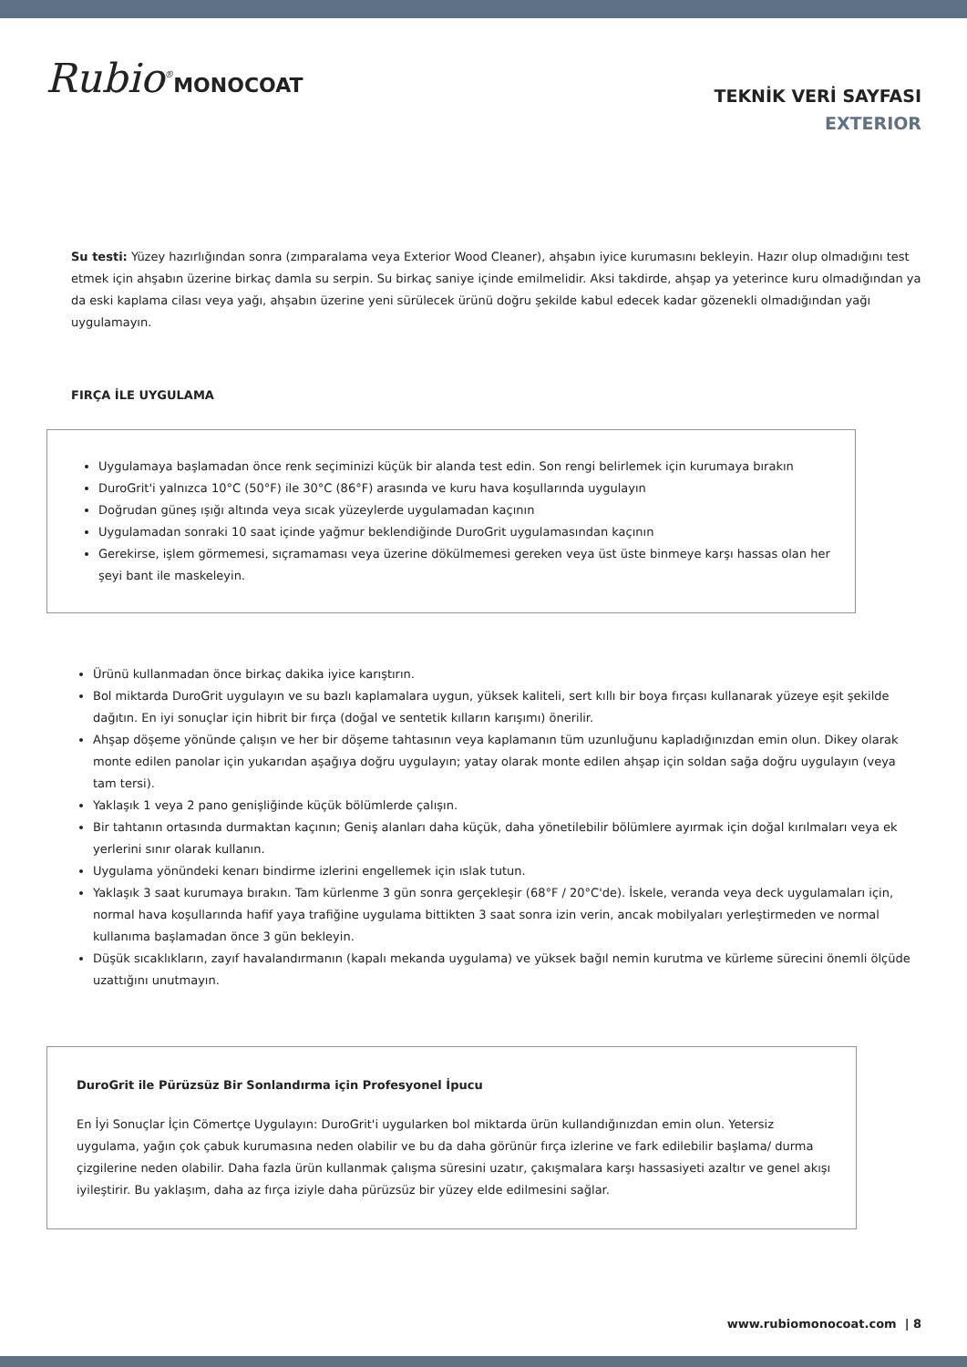Rubio<sup>®</sup>MONOCOAT
TEKNİK VERİ SAYFASI
EXTERIOR
Su testi: Yüzey hazırlığından sonra (zımparalama veya Exterior Wood Cleaner), ahşabın iyice kurumasını bekleyin. Hazır olup olmadığını test etmek için ahşabın üzerine birkaç damla su serpin. Su birkaç saniye içinde emilmelidir. Aksi takdirde, ahşap ya yeterince kuru olmadığından ya da eski kaplama cilası veya yağı, ahşabın üzerine yeni sürülecek ürünü doğru şekilde kabul edecek kadar gözenekli olmadığından yağı uygulamayın.
FIRÇA İLE UYGULAMA
Uygulamaya başlamadan önce renk seçiminizi küçük bir alanda test edin. Son rengi belirlemek için kurumaya bırakın
DuroGrit'i yalnızca 10°C (50°F) ile 30°C (86°F) arasında ve kuru hava koşullarında uygulayın
Doğrudan güneş ışığı altında veya sıcak yüzeylerde uygulamadan kaçının
Uygulamadan sonraki 10 saat içinde yağmur beklendiğinde DuroGrit uygulamasından kaçının
Gerekirse, işlem görmemesi, sıçramaması veya üzerine dökülmemesi gereken veya üst üste binmeye karşı hassas olan her şeyi bant ile maskeleyin.
Ürünü kullanmadan önce birkaç dakika iyice karıştırın.
Bol miktarda DuroGrit uygulayın ve su bazlı kaplamalara uygun, yüksek kaliteli, sert kıllı bir boya fırçası kullanarak yüzeye eşit şekilde dağıtın. En iyi sonuçlar için hibrit bir fırça (doğal ve sentetik kılların karışımı) önerilir.
Ahşap döşeme yönünde çalışın ve her bir döşeme tahtasının veya kaplamanın tüm uzunluğunu kapladığınızdan emin olun. Dikey olarak monte edilen panolar için yukarıdan aşağıya doğru uygulayın; yatay olarak monte edilen ahşap için soldan sağa doğru uygulayın (veya tam tersi).
Yaklaşık 1 veya 2 pano genişliğinde küçük bölümlerde çalışın.
Bir tahtanın ortasında durmaktan kaçının; Geniş alanları daha küçük, daha yönetilebilir bölümlere ayırmak için doğal kırılmaları veya ek yerlerini sınır olarak kullanın.
Uygulama yönündeki kenarı bindirme izlerini engellemek için ıslak tutun.
Yaklaşık 3 saat kurumaya bırakın. Tam kürlenme 3 gün sonra gerçekleşir (68°F / 20°C'de). İskele, veranda veya deck uygulamaları için, normal hava koşullarında hafif yaya trafiğine uygulama bittikten 3 saat sonra izin verin, ancak mobilyaları yerleştirmeden ve normal kullanıma başlamadan önce 3 gün bekleyin.
Düşük sıcaklıkların, zayıf havalandırmanın (kapalı mekanda uygulama) ve yüksek bağıl nemin kurutma ve kürleme sürecini önemli ölçüde uzattığını unutmayın.
DuroGrit ile Pürüzsüz Bir Sonlandırma için Profesyonel İpucu
En İyi Sonuçlar İçin Cömertçe Uygulayın: DuroGrit'i uygularken bol miktarda ürün kullandığınızdan emin olun. Yetersiz uygulama, yağın çok çabuk kurumasına neden olabilir ve bu da daha görünür fırça izlerine ve fark edilebilir başlama/ durma çizgilerine neden olabilir. Daha fazla ürün kullanmak çalışma süresini uzatır, çakışmalara karşı hassasiyeti azaltır ve genel akışı iyileştirir. Bu yaklaşım, daha az fırça iziyle daha pürüzsüz bir yüzey elde edilmesini sağlar.
www.rubiomonocoat.com | 8